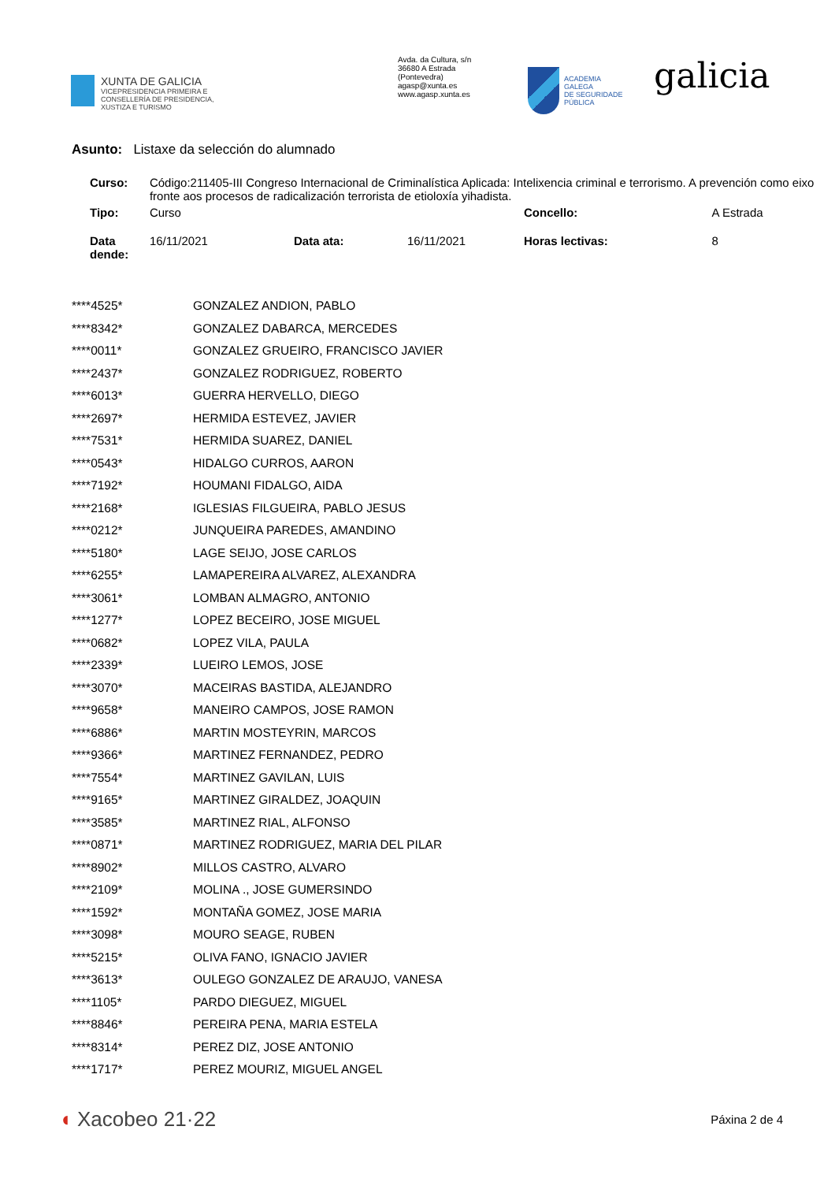XUNTA DE GALICIA
VICEPRESIDENCIA PRIMEIRA E
CONSELLERÍA DE PRESIDENCIA,
XUSTIZA E TURISMO
Avda. da Cultura, s/n
36680 A Estrada
(Pontevedra)
agasp@xunta.es
www.agasp.xunta.es
ACADEMIA
GALEGA
DE SEGURIDADE
PÚBLICA
galicia
Asunto: Listaxe da selección do alumnado
| Curso: | Código:211405-III Congreso Internacional de Criminalística Aplicada: Intelixencia criminal e terrorismo. A prevención como eixo fronte aos procesos de radicalización terrorista de etioloxía yihadista. | | | | |
| Tipo: | Curso | | | Concello: | A Estrada |
| Data dende: | 16/11/2021 | Data ata: | 16/11/2021 | Horas lectivas: | 8 |
| ****4525* | GONZALEZ ANDION, PABLO |
| ****8342* | GONZALEZ DABARCA, MERCEDES |
| ****0011* | GONZALEZ GRUEIRO, FRANCISCO JAVIER |
| ****2437* | GONZALEZ RODRIGUEZ, ROBERTO |
| ****6013* | GUERRA HERVELLO, DIEGO |
| ****2697* | HERMIDA ESTEVEZ, JAVIER |
| ****7531* | HERMIDA SUAREZ, DANIEL |
| ****0543* | HIDALGO CURROS, AARON |
| ****7192* | HOUMANI FIDALGO, AIDA |
| ****2168* | IGLESIAS FILGUEIRA, PABLO JESUS |
| ****0212* | JUNQUEIRA PAREDES, AMANDINO |
| ****5180* | LAGE SEIJO, JOSE CARLOS |
| ****6255* | LAMAPEREIRA ALVAREZ, ALEXANDRA |
| ****3061* | LOMBAN ALMAGRO, ANTONIO |
| ****1277* | LOPEZ BECEIRO, JOSE MIGUEL |
| ****0682* | LOPEZ VILA, PAULA |
| ****2339* | LUEIRO LEMOS, JOSE |
| ****3070* | MACEIRAS BASTIDA, ALEJANDRO |
| ****9658* | MANEIRO CAMPOS, JOSE RAMON |
| ****6886* | MARTIN MOSTEYRIN, MARCOS |
| ****9366* | MARTINEZ FERNANDEZ, PEDRO |
| ****7554* | MARTINEZ GAVILAN, LUIS |
| ****9165* | MARTINEZ GIRALDEZ, JOAQUIN |
| ****3585* | MARTINEZ RIAL, ALFONSO |
| ****0871* | MARTINEZ RODRIGUEZ, MARIA DEL PILAR |
| ****8902* | MILLOS CASTRO, ALVARO |
| ****2109* | MOLINA ., JOSE GUMERSINDO |
| ****1592* | MONTAÑA GOMEZ, JOSE MARIA |
| ****3098* | MOURO SEAGE, RUBEN |
| ****5215* | OLIVA FANO, IGNACIO JAVIER |
| ****3613* | OULEGO GONZALEZ DE ARAUJO, VANESA |
| ****1105* | PARDO DIEGUEZ, MIGUEL |
| ****8846* | PEREIRA PENA, MARIA ESTELA |
| ****8314* | PEREZ DIZ, JOSE ANTONIO |
| ****1717* | PEREZ MOURIZ, MIGUEL ANGEL |
◖ Xacobeo 21·22
Páxina 2 de 4